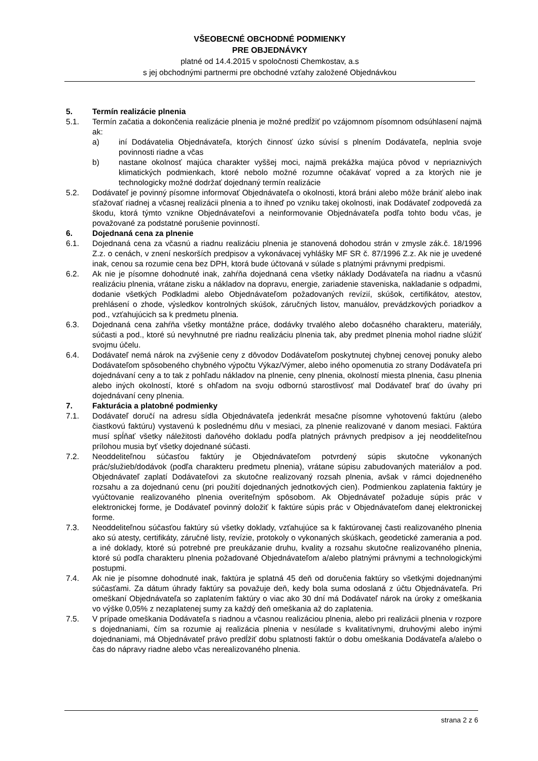VŠEOBECNÉ OBCHODNÉ PODMIENKY
PRE OBJEDNÁVKY
platné od 14.4.2015 v spoločnosti Chemkostav, a.s
s jej obchodnými partnermi pre obchodné vzťahy založené Objednávkou
5. Termín realizácie plnenia
5.1. Termín začatia a dokončenia realizácie plnenia je možné predĺžiť po vzájomnom písomnom odsúhlasení najmä ak:
a) iní Dodávatelia Objednávateľa, ktorých činnosť úzko súvisí s plnením Dodávateľa, neplnia svoje povinnosti riadne a včas
b) nastane okolnosť majúca charakter vyššej moci, najmä prekážka majúca pôvod v nepriaznivých klimatických podmienkach, ktoré nebolo možné rozumne očakávať vopred a za ktorých nie je technologicky možné dodržať dojednaný termín realizácie
5.2. Dodávateľ je povinný písomne informovať Objednávateľa o okolnosti, ktorá bráni alebo môže brániť alebo inak sťažovať riadnej a včasnej realizácii plnenia a to ihneď po vzniku takej okolnosti, inak Dodávateľ zodpovedá za škodu, ktorá týmto vznikne Objednávateľovi a neinformovanie Objednávateľa podľa tohto bodu včas, je považované za podstatné porušenie povinností.
6. Dojednaná cena za plnenie
6.1. Dojednaná cena za včasnú a riadnu realizáciu plnenia je stanovená dohodou strán v zmysle zák.č. 18/1996 Z.z. o cenách, v znení neskorších predpisov a vykonávacej vyhlášky MF SR č. 87/1996 Z.z. Ak nie je uvedené inak, cenou sa rozumie cena bez DPH, ktorá bude účtovaná v súlade s platnými právnymi predpismi.
6.2. Ak nie je písomne dohodnuté inak, zahŕňa dojednaná cena všetky náklady Dodávateľa na riadnu a včasnú realizáciu plnenia, vrátane zisku a nákladov na dopravu, energie, zariadenie staveniska, nakladanie s odpadmi, dodanie všetkých Podkladmi alebo Objednávateľom požadovaných revízií, skúšok, certifikátov, atestov, prehlásení o zhode, výsledkov kontrolných skúšok, záručných listov, manuálov, prevádzkových poriadkov a pod., vzťahujúcich sa k predmetu plnenia.
6.3. Dojednaná cena zahŕňa všetky montážne práce, dodávky trvalého alebo dočasného charakteru, materiály, súčasti a pod., ktoré sú nevyhnutné pre riadnu realizáciu plnenia tak, aby predmet plnenia mohol riadne slúžiť svojmu účelu.
6.4. Dodávateľ nemá nárok na zvýšenie ceny z dôvodov Dodávateľom poskytnutej chybnej cenovej ponuky alebo Dodávateľom spôsobeného chybného výpočtu Výkaz/Výmer, alebo iného opomenutia zo strany Dodávateľa pri dojednávaní ceny a to tak z pohľadu nákladov na plnenie, ceny plnenia, okolností miesta plnenia, času plnenia alebo iných okolností, ktoré s ohľadom na svoju odbornú starostlivosť mal Dodávateľ brať do úvahy pri dojednávaní ceny plnenia.
7. Fakturácia a platobné podmienky
7.1. Dodávateľ doručí na adresu sídla Objednávateľa jedenkrát mesačne písomne vyhotovenú faktúru (alebo čiastkovú faktúru) vystavenú k poslednému dňu v mesiaci, za plnenie realizované v danom mesiaci. Faktúra musí spĺňať všetky náležitosti daňového dokladu podľa platných právnych predpisov a jej neoddeliteľnou prílohou musia byť všetky dojednané súčasti.
7.2. Neoddeliteľnou súčasťou faktúry je Objednávateľom potvrdený súpis skutočne vykonaných prác/služieb/dodávok (podľa charakteru predmetu plnenia), vrátane súpisu zabudovaných materiálov a pod. Objednávateľ zaplatí Dodávateľovi za skutočne realizovaný rozsah plnenia, avšak v rámci dojedneného rozsahu a za dojednanú cenu (pri použití dojednaných jednotkových cien). Podmienkou zaplatenia faktúry je vyúčtovanie realizovaného plnenia overiteľným spôsobom. Ak Objednávateľ požaduje súpis prác v elektronickej forme, je Dodávateľ povinný doložiť k faktúre súpis prác v Objednávateľom danej elektronickej forme.
7.3. Neoddeliteľnou súčasťou faktúry sú všetky doklady, vzťahujúce sa k faktúrovanej časti realizovaného plnenia ako sú atesty, certifikáty, záručné listy, revízie, protokoly o vykonaných skúškach, geodetické zamerania a pod. a iné doklady, ktoré sú potrebné pre preukázanie druhu, kvality a rozsahu skutočne realizovaného plnenia, ktoré sú podľa charakteru plnenia požadované Objednávateľom a/alebo platnými právnymi a technologickými postupmi.
7.4. Ak nie je písomne dohodnuté inak, faktúra je splatná 45 deň od doručenia faktúry so všetkými dojednanými súčasťami. Za dátum úhrady faktúry sa považuje deň, kedy bola suma odoslaná z účtu Objednávateľa. Pri omeškaní Objednávateľa so zaplatením faktúry o viac ako 30 dní má Dodávateľ nárok na úroky z omeškania vo výške 0,05% z nezaplatenej sumy za každý deň omeškania až do zaplatenia.
7.5. V prípade omeškania Dodávateľa s riadnou a včasnou realizáciou plnenia, alebo pri realizácii plnenia v rozpore s dojednaniami, čím sa rozumie aj realizácia plnenia v nesúlade s kvalitatívnymi, druhovými alebo inými dojednaniami, má Objednávateľ právo predĺžiť dobu splatnosti faktúr o dobu omeškania Dodávateľa a/alebo o čas do nápravy riadne alebo včas nerealizovaného plnenia.
strana 2 z 6